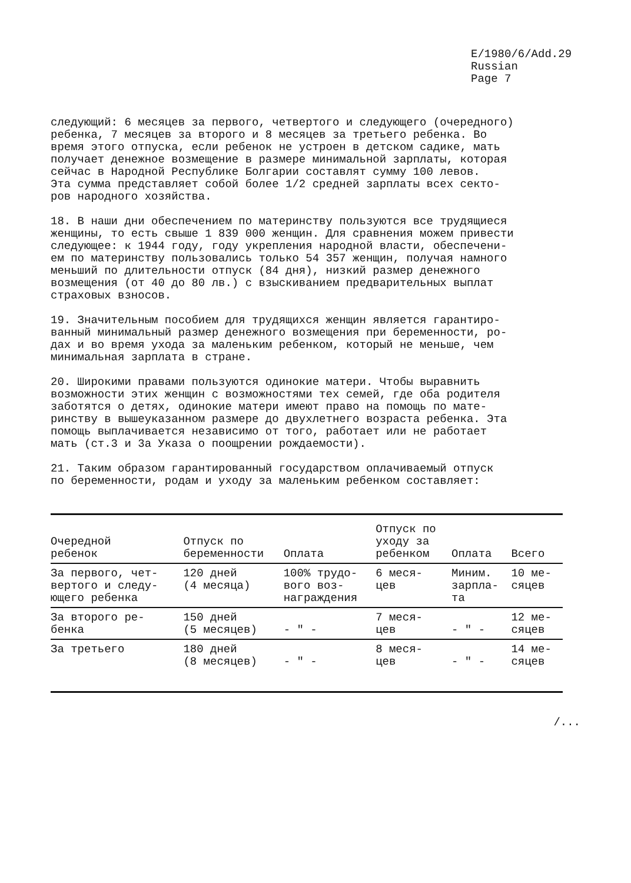E/1980/6/Add.29
Russian
Page 7
следующий: 6 месяцев за первого, четвертого и следующего (очередного) ребенка, 7 месяцев за второго и 8 месяцев за третьего ребенка. Во время этого отпуска, если ребенок не устроен в детском садике, мать получает денежное возмещение в размере минимальной зарплаты, которая сейчас в Народной Республике Болгарии составлят сумму 100 левов. Эта сумма представляет собой более 1/2 средней зарплаты всех секто- ров народного хозяйства.
18. В наши дни обеспечением по материнству пользуются все трудящиеся женщины, то есть свыше 1 839 000 женщин. Для сравнения можем привести следующее: к 1944 году, году укрепления народной власти, обеспечени- ем по материнству пользовались только 54 357 женщин, получая намного меньший по длительности отпуск (84 дня), низкий размер денежного возмещения (от 40 до 80 лв.) с взыскиванием предварительных выплат страховых взносов.
19. Значительным пособием для трудящихся женщин является гарантиро- ванный минимальный размер денежного возмещения при беременности, ро- дах и во время ухода за маленьким ребенком, который не меньше, чем минимальная зарплата в стране.
20. Широкими правами пользуются одинокие матери. Чтобы выравнить возможности этих женщин с возможностями тех семей, где оба родителя заботятся о детях, одинокие матери имеют право на помощь по мате- ринству в вышеуказанном размере до двухлетнего возраста ребенка. Эта помощь выплачивается независимо от того, работает или не работает мать (ст.3 и 3а Указа о поощрении рождаемости).
21. Таким образом гарантированный государством оплачиваемый отпуск по беременности, родам и уходу за маленьким ребенком составляет:
| Очередной ребенок | Отпуск по беременности | Оплата | Отпуск по уходу за ребенком | Оплата | Всего |
| --- | --- | --- | --- | --- | --- |
| За первого, чет- вертого и следу- ющего ребенка | 120 дней (4 месяца) | 100% трудо- вого воз- награждения | 6 меся- цев | Миним. зарпла- та | 10 ме- сяцев |
| За второго ре- бенка | 150 дней (5 месяцев) | - " - | 7 меся- цев | - " - | 12 ме- сяцев |
| За третьего | 180 дней (8 месяцев) | - " - | 8 меся- цев | - " - | 14 ме- сяцев |
/...